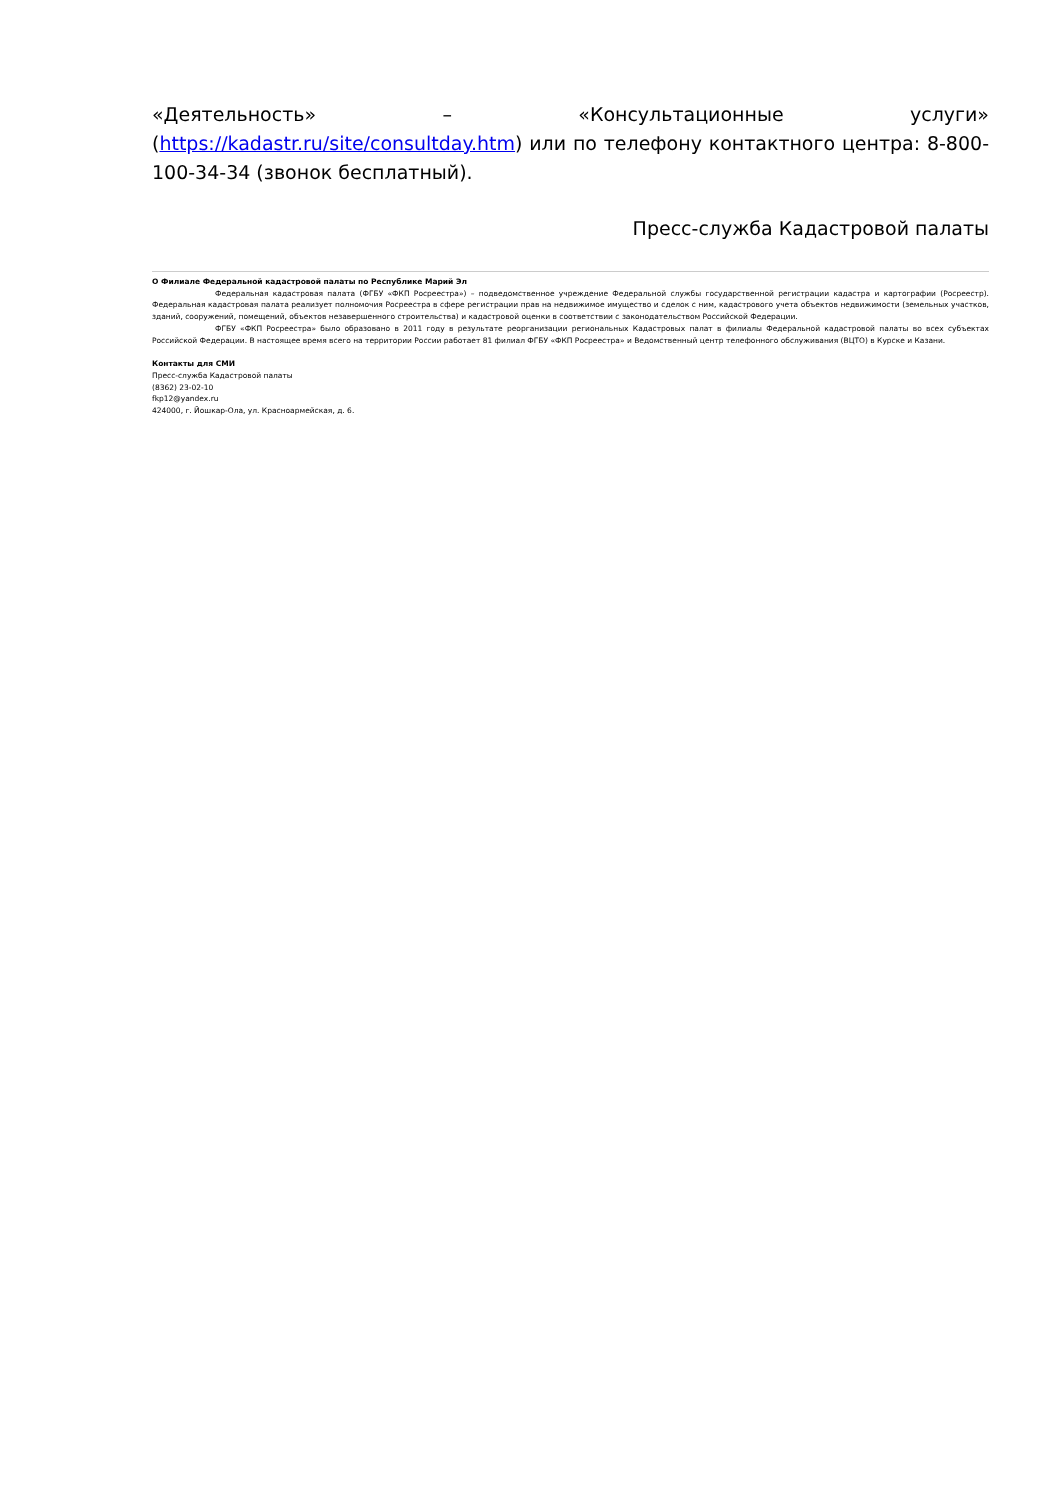«Деятельность» – «Консультационные услуги» (https://kadastr.ru/site/consultday.htm) или по телефону контактного центра: 8-800-100-34-34 (звонок бесплатный).
Пресс-служба Кадастровой палаты
О Филиале Федеральной кадастровой палаты по Республике Марий Эл
Федеральная кадастровая палата (ФГБУ «ФКП Росреестра») – подведомственное учреждение Федеральной службы государственной регистрации кадастра и картографии (Росреестр). Федеральная кадастровая палата реализует полномочия Росреестра в сфере регистрации прав на недвижимое имущество и сделок с ним, кадастрового учета объектов недвижимости (земельных участков, зданий, сооружений, помещений, объектов незавершенного строительства) и кадастровой оценки в соответствии с законодательством Российской Федерации.
ФГБУ «ФКП Росреестра» было образовано в 2011 году в результате реорганизации региональных Кадастровых палат в филиалы Федеральной кадастровой палаты во всех субъектах Российской Федерации. В настоящее время всего на территории России работает 81 филиал ФГБУ «ФКП Росреестра» и Ведомственный центр телефонного обслуживания (ВЦТО) в Курске и Казани.
Контакты для СМИ
Пресс-служба Кадастровой палаты
(8362) 23-02-10
fkp12@yandex.ru
424000, г. Йошкар-Ола, ул. Красноармейская, д. 6.